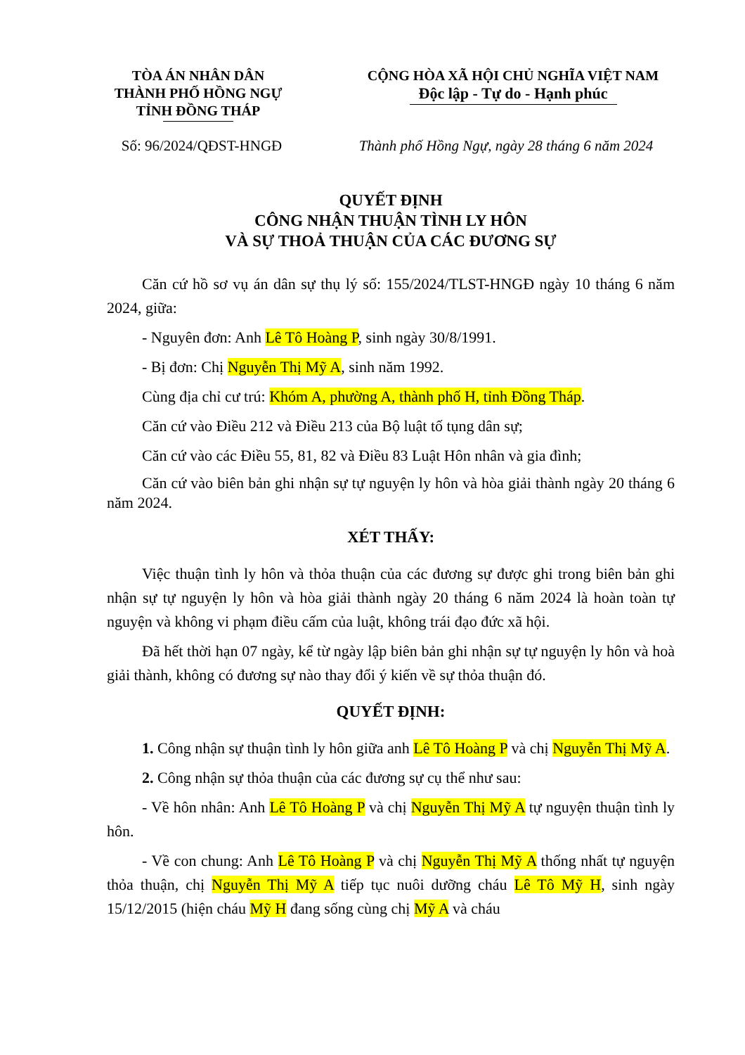TÒA ÁN NHÂN DÂN
THÀNH PHỐ HỒNG NGỰ
TỈNH ĐỒNG THÁP
CỘNG HÒA XÃ HỘI CHỦ NGHĨA VIỆT NAM
Độc lập - Tự do - Hạnh phúc
Số: 96/2024/QĐST-HNGĐ Thành phố Hồng Ngự, ngày 28 tháng 6 năm 2024
QUYẾT ĐỊNH
CÔNG NHẬN THUẬN TÌNH LY HÔN
VÀ SỰ THOẢ THUẬN CỦA CÁC ĐƯƠNG SỰ
Căn cứ hồ sơ vụ án dân sự thụ lý số: 155/2024/TLST-HNGĐ ngày 10 tháng 6 năm 2024, giữa:
- Nguyên đơn: Anh Lê Tô Hoàng P, sinh ngày 30/8/1991.
- Bị đơn: Chị Nguyễn Thị Mỹ A, sinh năm 1992.
Cùng địa chỉ cư trú: Khóm A, phường A, thành phố H, tỉnh Đồng Tháp.
Căn cứ vào Điều 212 và Điều 213 của Bộ luật tố tụng dân sự;
Căn cứ vào các Điều 55, 81, 82 và Điều 83 Luật Hôn nhân và gia đình;
Căn cứ vào biên bản ghi nhận sự tự nguyện ly hôn và hòa giải thành ngày 20 tháng 6 năm 2024.
XÉT THẤY:
Việc thuận tình ly hôn và thỏa thuận của các đương sự được ghi trong biên bản ghi nhận sự tự nguyện ly hôn và hòa giải thành ngày 20 tháng 6 năm 2024 là hoàn toàn tự nguyện và không vi phạm điều cấm của luật, không trái đạo đức xã hội.
Đã hết thời hạn 07 ngày, kể từ ngày lập biên bản ghi nhận sự tự nguyện ly hôn và hoà giải thành, không có đương sự nào thay đổi ý kiến về sự thỏa thuận đó.
QUYẾT ĐỊNH:
1. Công nhận sự thuận tình ly hôn giữa anh Lê Tô Hoàng P và chị Nguyễn Thị Mỹ A.
2. Công nhận sự thỏa thuận của các đương sự cụ thể như sau:
- Về hôn nhân: Anh Lê Tô Hoàng P và chị Nguyễn Thị Mỹ A tự nguyện thuận tình ly hôn.
- Về con chung: Anh Lê Tô Hoàng P và chị Nguyễn Thị Mỹ A thống nhất tự nguyện thỏa thuận, chị Nguyễn Thị Mỹ A tiếp tục nuôi dưỡng cháu Lê Tô Mỹ H, sinh ngày 15/12/2015 (hiện cháu Mỹ H đang sống cùng chị Mỹ A và cháu